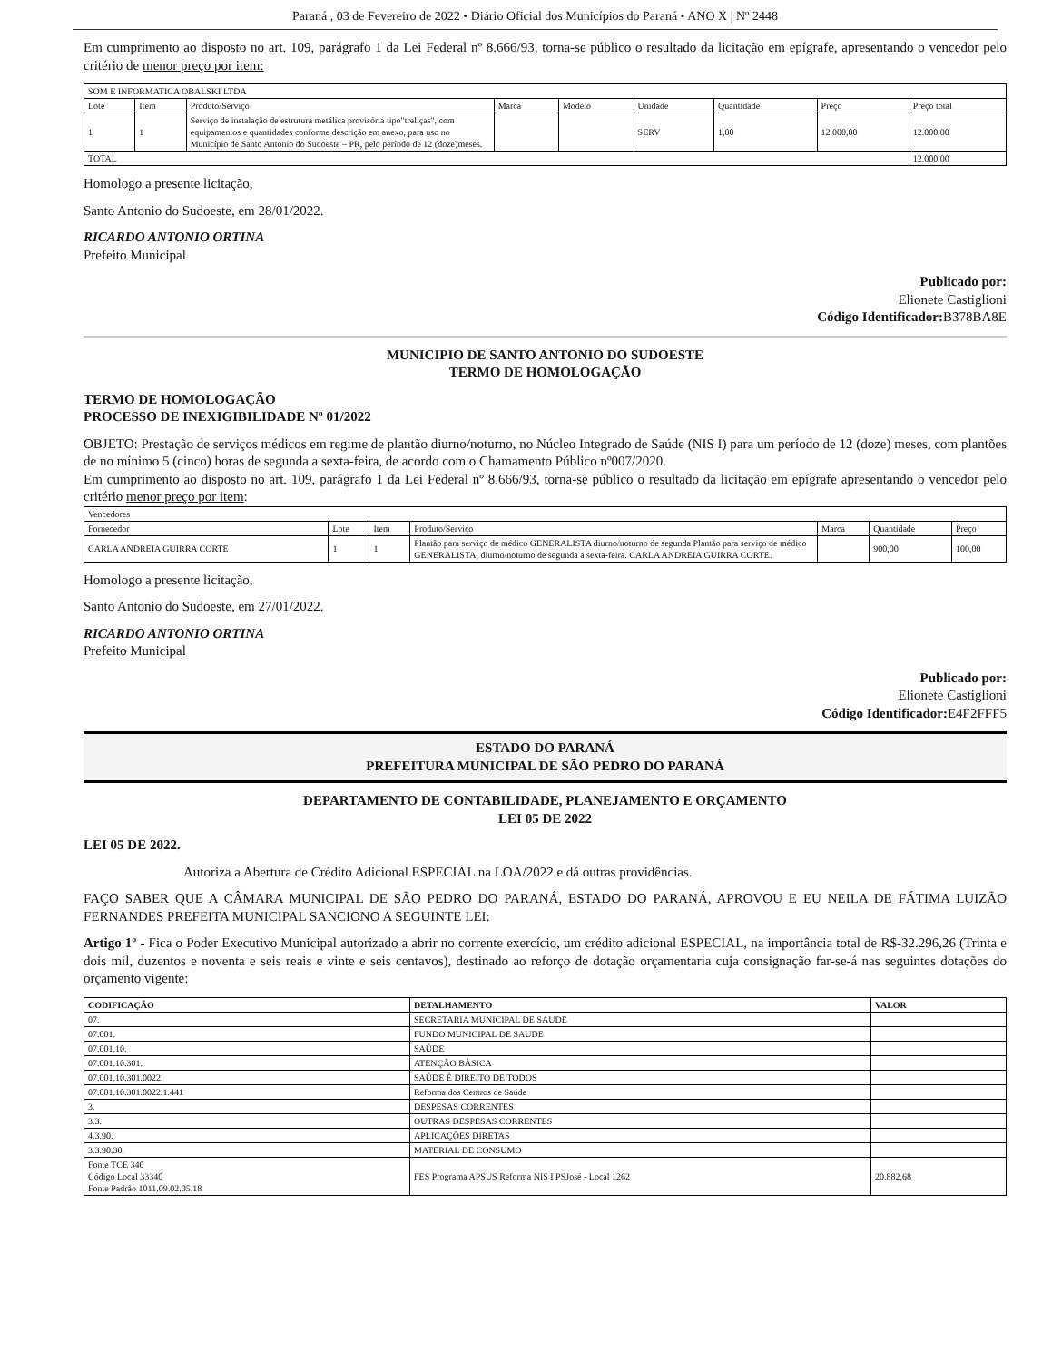Paraná , 03 de Fevereiro de 2022 • Diário Oficial dos Municípios do Paraná • ANO X | Nº 2448
Em cumprimento ao disposto no art. 109, parágrafo 1 da Lei Federal nº 8.666/93, torna-se público o resultado da licitação em epígrafe, apresentando o vencedor pelo critério de menor preço por item:
| SOM E INFORMATICA OBALSKI LTDA | | | | | | | | |
| Lote | Item | Produto/Serviço | Marca | Modelo | Unidade | Quantidade | Preço | Preço total |
| 1 | 1 | Serviço de instalação de estrutura metálica provisória tipo"treliças", com equipamentos e quantidades conforme descrição em anexo, para uso no Município de Santo Antonio do Sudoeste – PR, pelo período de 12 (doze)meses. | | | SERV | 1,00 | 12.000,00 | 12.000,00 |
| TOTAL | | | | | | | | 12.000,00 |
Homologo a presente licitação,
Santo Antonio do Sudoeste, em 28/01/2022.
RICARDO ANTONIO ORTINA
Prefeito Municipal
Publicado por:
Elionete Castiglioni
Código Identificador: B378BA8E
MUNICIPIO DE SANTO ANTONIO DO SUDOESTE
TERMO DE HOMOLOGAÇÃO
TERMO DE HOMOLOGAÇÃO
PROCESSO DE INEXIGIBILIDADE Nº 01/2022
OBJETO: Prestação de serviços médicos em regime de plantão diurno/noturno, no Núcleo Integrado de Saúde (NIS I) para um período de 12 (doze) meses, com plantões de no mínimo 5 (cinco) horas de segunda a sexta-feira, de acordo com o Chamamento Público nº007/2020.
Em cumprimento ao disposto no art. 109, parágrafo 1 da Lei Federal nº 8.666/93, torna-se público o resultado da licitação em epígrafe apresentando o vencedor pelo critério menor preço por item:
| Vencedores | | | | | | |
| Fornecedor | Lote | Item | Produto/Serviço | Marca | Quantidade | Preço |
| CARLA ANDREIA GUIRRA CORTE | 1 | 1 | Plantão para serviço de médico GENERALISTA diurno/noturno de segunda Plantão para serviço de médico GENERALISTA, diurno/noturno de segunda a sexta-feira. CARLA ANDREIA GUIRRA CORTE. | | 900,00 | 100,00 |
Homologo a presente licitação,
Santo Antonio do Sudoeste, em 27/01/2022.
RICARDO ANTONIO ORTINA
Prefeito Municipal
Publicado por:
Elionete Castiglioni
Código Identificador: E4F2FFF5
ESTADO DO PARANÁ
PREFEITURA MUNICIPAL DE SÃO PEDRO DO PARANÁ
DEPARTAMENTO DE CONTABILIDADE, PLANEJAMENTO E ORÇAMENTO
LEI 05 DE 2022
LEI 05 DE 2022.
Autoriza a Abertura de Crédito Adicional ESPECIAL na LOA/2022 e dá outras providências.
FAÇO SABER QUE A CÂMARA MUNICIPAL DE SÃO PEDRO DO PARANÁ, ESTADO DO PARANÁ, APROVOU E EU NEILA DE FÁTIMA LUIZÃO FERNANDES PREFEITA MUNICIPAL SANCIONO A SEGUINTE LEI:
Artigo 1º - Fica o Poder Executivo Municipal autorizado a abrir no corrente exercício, um crédito adicional ESPECIAL, na importância total de R$-32.296,26 (Trinta e dois mil, duzentos e noventa e seis reais e vinte e seis centavos), destinado ao reforço de dotação orçamentaria cuja consignação far-se-á nas seguintes dotações do orçamento vigente:
| CODIFICAÇÃO | DETALHAMENTO | VALOR |
| --- | --- | --- |
| 07. | SECRETARIA MUNICIPAL DE SAUDE | |
| 07.001. | FUNDO MUNICIPAL DE SAUDE | |
| 07.001.10. | SAÚDE | |
| 07.001.10.301. | ATENÇÃO BÁSICA | |
| 07.001.10.301.0022. | SAÚDE É DIREITO DE TODOS | |
| 07.001.10.301.0022.1.441 | Reforma dos Centros de Saúde | |
| 3. | DESPESAS CORRENTES | |
| 3.3. | OUTRAS DESPESAS CORRENTES | |
| 4.3.90. | APLICAÇÕES DIRETAS | |
| 3.3.90.30. | MATERIAL DE CONSUMO | |
| Fonte TCE 340 Código Local 33340 Fonte Padrão 1011.09.02.05.18 | FES Programa APSUS Reforma NIS I PSJosé - Local 1262 | 20.882,68 |